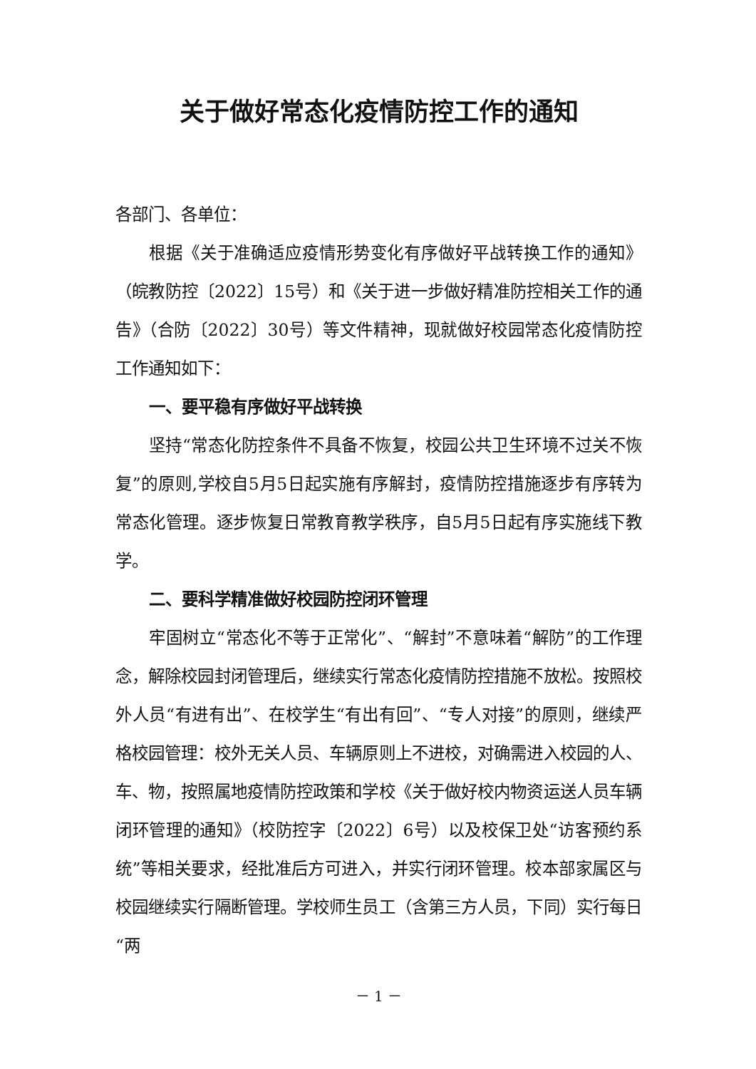关于做好常态化疫情防控工作的通知
各部门、各单位：
根据《关于准确适应疫情形势变化有序做好平战转换工作的通知》（皖教防控〔2022〕15号）和《关于进一步做好精准防控相关工作的通告》（合防〔2022〕30号）等文件精神，现就做好校园常态化疫情防控工作通知如下：
一、要平稳有序做好平战转换
坚持“常态化防控条件不具备不恢复，校园公共卫生环境不过关不恢复”的原则,学校自5月5日起实施有序解封，疫情防控措施逐步有序转为常态化管理。逐步恢复日常教育教学秩序，自5月5日起有序实施线下教学。
二、要科学精准做好校园防控闭环管理
牢固树立“常态化不等于正常化”、“解封”不意味着“解防”的工作理念，解除校园封闭管理后，继续实行常态化疫情防控措施不放松。按照校外人员“有进有出”、在校学生“有出有回”、“专人对接”的原则，继续严格校园管理：校外无关人员、车辆原则上不进校，对确需进入校园的人、车、物，按照属地疫情防控政策和学校《关于做好校内物资运送人员车辆闭环管理的通知》（校防控字〔2022〕6号）以及校保卫处“访客预约系统”等相关要求，经批准后方可进入，并实行闭环管理。校本部家属区与校园继续实行隔断管理。学校师生员工（含第三方人员，下同）实行每日“两
－ 1 －